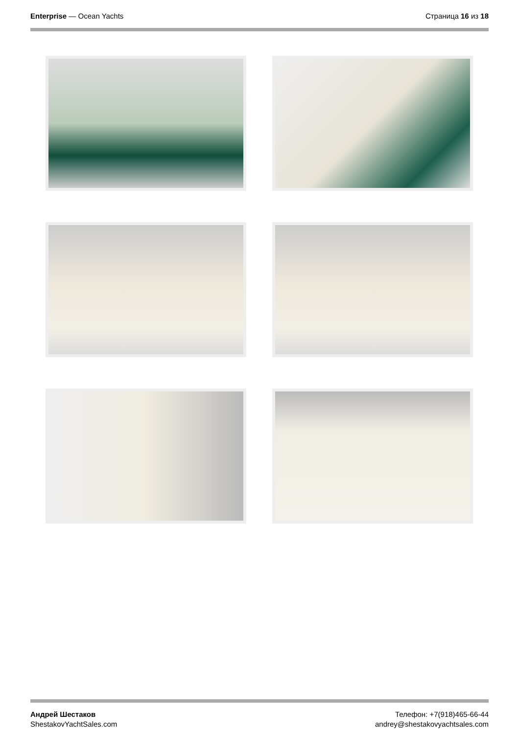Enterprise — Ocean Yachts Страница 16 из 18
Андрей Шестаков
ShestakovYachtSales.com
Телефон: +7(918)465-66-44
andrey@shestakovyachtsales.com